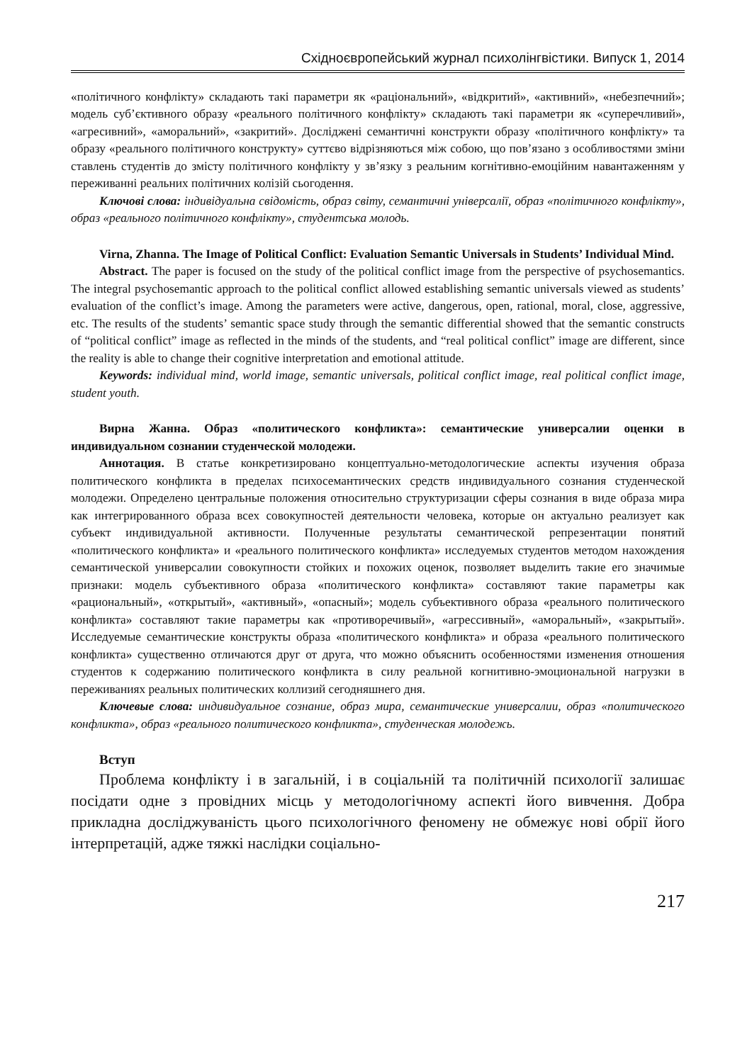Східноєвропейський журнал психолінгвістики. Випуск 1, 2014
«політичного конфлікту» складають такі параметри як «раціональний», «відкритий», «активний», «небезпечний»; модель суб’єктивного образу «реального політичного конфлікту» складають такі параметри як «суперечливий», «агресивний», «аморальний», «закритий». Досліджені семантичні конструкти образу «політичного конфлікту» та образу «реального політичного конструкту» суттєво відрізняються між собою, що пов’язано з особливостями зміни ставлень студентів до змісту політичного конфлікту у зв’язку з реальним когнітивно-емоційним навантаженням у переживанні реальних політичних колізій сьогодення.
Ключові слова: індивідуальна свідомість, образ світу, семантичні універсалії, образ «політичного конфлікту», образ «реального політичного конфлікту», студентська молодь.
Virna, Zhanna. The Image of Political Conflict: Evaluation Semantic Universals in Students’ Individual Mind.
Abstract. The paper is focused on the study of the political conflict image from the perspective of psychosemantics. The integral psychosemantic approach to the political conflict allowed establishing semantic universals viewed as students’ evaluation of the conflict’s image. Among the parameters were active, dangerous, open, rational, moral, close, aggressive, etc. The results of the students’ semantic space study through the semantic differential showed that the semantic constructs of “political conflict” image as reflected in the minds of the students, and “real political conflict” image are different, since the reality is able to change their cognitive interpretation and emotional attitude.
Keywords: individual mind, world image, semantic universals, political conflict image, real political conflict image, student youth.
Вирна Жанна. Образ «политического конфликта»: семантические универсалии оценки в индивидуальном сознании студенческой молодежи.
Аннотация. В статье конкретизировано концептуально-методологические аспекты изучения образа политического конфликта в пределах психосемантических средств индивидуального сознания студенческой молодежи. Определено центральные положения относительно структуризации сферы сознания в виде образа мира как интегрированного образа всех совокупностей деятельности человека, которые он актуально реализует как субъект индивидуальной активности. Полученные результаты семантической репрезентации понятий «политического конфликта» и «реального политического конфликта» исследуемых студентов методом нахождения семантической универсалии совокупности стойких и похожих оценок, позволяет выделить такие его значимые признаки: модель субъективного образа «политического конфликта» составляют такие параметры как «рациональный», «открытый», «активный», «опасный»; модель субъективного образа «реального политического конфликта» составляют такие параметры как «противоречивый», «агрессивный», «аморальный», «закрытый». Исследуемые семантические конструкты образа «политического конфликта» и образа «реального политического конфликта» существенно отличаются друг от друга, что можно объяснить особенностями изменения отношения студентов к содержанию политического конфликта в силу реальной когнитивно-эмоциональной нагрузки в переживаниях реальных политических коллизий сегодняшнего дня.
Ключевые слова: индивидуальное сознание, образ мира, семантические универсалии, образ «политического конфликта», образ «реального политического конфликта», студенческая молодежь.
Вступ
Проблема конфлікту і в загальній, і в соціальній та політичній психології залишає посідати одне з провідних місць у методологічному аспекті його вивчення. Добра прикладна досліджуваність цього психологічного феномену не обмежує нові обрії його інтерпретацій, адже тяжкі наслідки соціально-
217